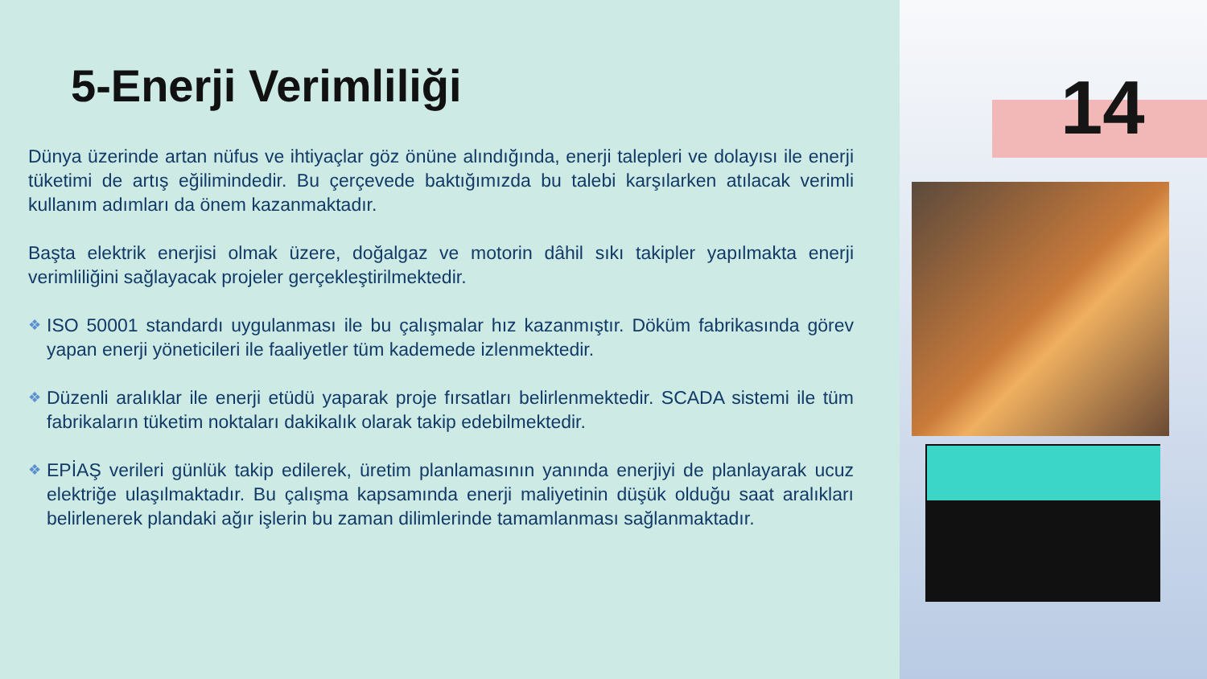5-Enerji Verimliliği
Dünya üzerinde artan nüfus ve ihtiyaçlar göz önüne alındığında, enerji talepleri ve dolayısı ile enerji tüketimi de artış eğilimindedir. Bu çerçevede baktığımızda bu talebi karşılarken atılacak verimli kullanım adımları da önem kazanmaktadır.
Başta elektrik enerjisi olmak üzere, doğalgaz ve motorin dâhil sıkı takipler yapılmakta enerji verimliliğini sağlayacak projeler gerçekleştirilmektedir.
❖ ISO 50001 standardı uygulanması ile bu çalışmalar hız kazanmıştır. Döküm fabrikasında görev yapan enerji yöneticileri ile faaliyetler tüm kademede izlenmektedir.
❖ Düzenli aralıklar ile enerji etüdü yaparak proje fırsatları belirlenmektedir. SCADA sistemi ile tüm fabrikaların tüketim noktaları dakikalık olarak takip edebilmektedir.
❖ EPİAŞ verileri günlük takip edilerek, üretim planlamasının yanında enerjiyi de planlayarak ucuz elektriğe ulaşılmaktadır. Bu çalışma kapsamında enerji maliyetinin düşük olduğu saat aralıkları belirlenerek plandaki ağır işlerin bu zaman dilimlerinde tamamlanması sağlanmaktadır.
14